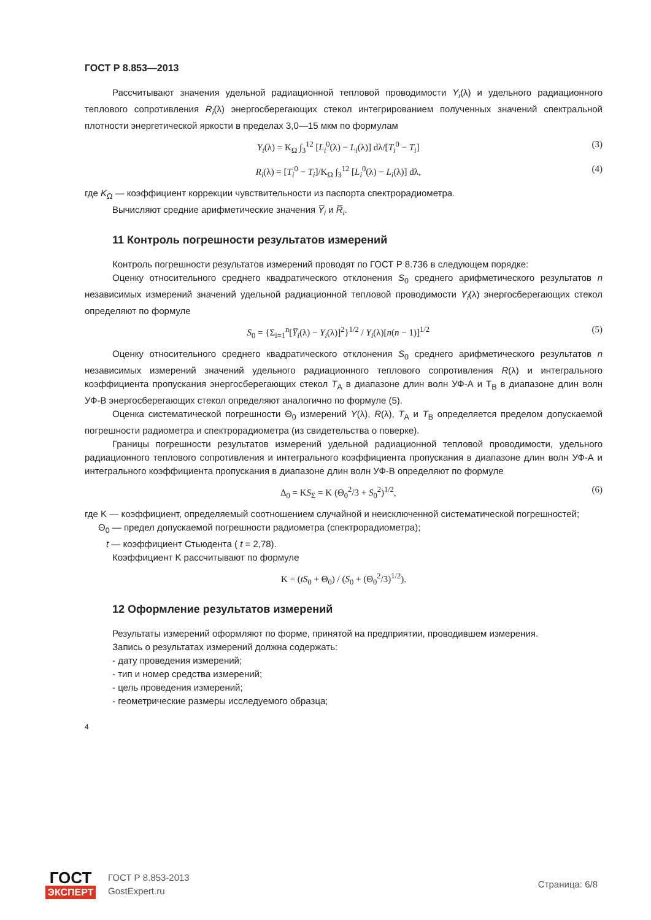ГОСТ Р 8.853—2013
Рассчитывают значения удельной радиационной тепловой проводимости Y<sub>i</sub>(λ) и удельного радиационного теплового сопротивления R<sub>i</sub>(λ) энергосберегающих стекол интегрированием полученных значений спектральной плотности энергетической яркости в пределах 3,0—15 мкм по формулам
Y<sub>i</sub>(λ) = K<sub>Ω</sub> ∫<sub>3</sub><sup>12</sup> [L<sub>i</sub><sup>0</sup>(λ) − L<sub>i</sub>(λ)] dλ/[T<sub>i</sub><sup>0</sup> − T<sub>i</sub>] (3)
R<sub>i</sub>(λ) = [T<sub>i</sub><sup>0</sup> − T<sub>i</sub>]/K<sub>Ω</sub> ∫<sub>3</sub><sup>12</sup> [L<sub>i</sub><sup>0</sup>(λ) − L<sub>i</sub>(λ)] dλ, (4)
где K<sub>Ω</sub> — коэффициент коррекции чувствительности из паспорта спектрорадиометра.
Вычисляют средние арифметические значения Y̅<sub>i</sub> и R̅<sub>i</sub>.
11 Контроль погрешности результатов измерений
Контроль погрешности результатов измерений проводят по ГОСТ Р 8.736 в следующем порядке:
Оценку относительного среднего квадратического отклонения S<sub>0</sub> среднего арифметического результатов n независимых измерений значений удельной радиационной тепловой проводимости Y<sub>i</sub>(λ) энергосберегающих стекол определяют по формуле
S<sub>0</sub> = {Σ<sub>i=1</sub><sup>n</sup>[Y̅<sub>i</sub>(λ) − Y<sub>i</sub>(λ)]<sup>2</sup>}<sup>1/2</sup> / Y<sub>i</sub>(λ)[n(n − 1)]<sup>1/2</sup> (5)
Оценку относительного среднего квадратического отклонения S<sub>0</sub> среднего арифметического результатов n независимых измерений значений удельного радиационного теплового сопротивления R(λ) и интегрального коэффициента пропускания энергосберегающих стекол T<sub>A</sub> в диапазоне длин волн УФ-А и T<sub>B</sub> в диапазоне длин волн УФ-В энергосберегающих стекол определяют аналогично по формуле (5).
Оценка систематической погрешности Θ<sub>0</sub> измерений Y(λ), R(λ), T<sub>A</sub> и T<sub>B</sub> определяется пределом допускаемой погрешности радиометра и спектрорадиометра (из свидетельства о поверке).
Границы погрешности результатов измерений удельной радиационной тепловой проводимости, удельного радиационного теплового сопротивления и интегрального коэффициента пропускания в диапазоне длин волн УФ-А и интегрального коэффициента пропускания в диапазоне длин волн УФ-В определяют по формуле
Δ<sub>0</sub> = KS<sub>Σ</sub> = K (Θ<sub>0</sub><sup>2</sup>/3 + S<sub>0</sub><sup>2</sup>)<sup>1/2</sup>, (6)
где K — коэффициент, определяемый соотношением случайной и неисключенной систематической погрешностей;
Θ<sub>0</sub> — предел допускаемой погрешности радиометра (спектрорадиометра);
t — коэффициент Стьюдента ( t = 2,78).
Коэффициент K рассчитывают по формуле
K = (tS<sub>0</sub> + Θ<sub>0</sub>) / (S<sub>0</sub> + (Θ<sub>0</sub><sup>2</sup>/3)<sup>1/2</sup>).
12 Оформление результатов измерений
Результаты измерений оформляют по форме, принятой на предприятии, проводившем измерения.
Запись о результатах измерений должна содержать:
- дату проведения измерений;
- тип и номер средства измерений;
- цель проведения измерений;
- геометрические размеры исследуемого образца;
4
ГОСТ
ЭКСПЕРТ
ГОСТ Р 8.853-2013
GostExpert.ru
Страница: 6/8